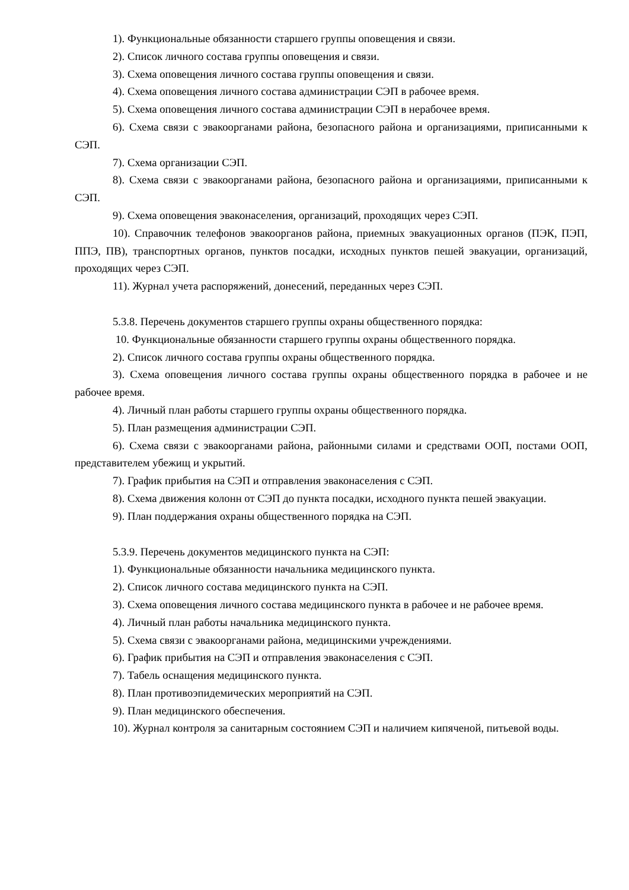1). Функциональные обязанности старшего группы оповещения и связи.
2). Список личного состава группы оповещения и связи.
3). Схема оповещения личного состава группы оповещения и связи.
4). Схема оповещения личного состава администрации СЭП в рабочее время.
5). Схема оповещения личного состава администрации СЭП в нерабочее время.
6). Схема связи с эвакоорганами района, безопасного района и организациями, приписанными к СЭП.
7). Схема организации СЭП.
8). Схема связи с эвакоорганами района, безопасного района и организациями, приписанными к СЭП.
9). Схема оповещения эваконаселения, организаций, проходящих через СЭП.
10). Справочник телефонов эвакоорганов района, приемных эвакуационных органов (ПЭК, ПЭП, ППЭ, ПВ), транспортных органов, пунктов посадки, исходных пунктов пешей эвакуации, организаций, проходящих через СЭП.
11). Журнал учета распоряжений, донесений, переданных через СЭП.
5.3.8. Перечень документов старшего группы охраны общественного порядка:
10. Функциональные обязанности старшего группы охраны общественного порядка.
2). Список личного состава группы охраны общественного порядка.
3). Схема оповещения личного состава группы охраны общественного порядка в рабочее и не рабочее время.
4). Личный план работы старшего группы охраны общественного порядка.
5). План размещения администрации СЭП.
6). Схема связи с эвакоорганами района, районными силами и средствами ООП, постами ООП, представителем убежищ и укрытий.
7). График прибытия на СЭП и отправления эваконаселения с СЭП.
8). Схема движения колонн от СЭП до пункта посадки, исходного пункта пешей эвакуации.
9). План поддержания охраны общественного порядка на СЭП.
5.3.9. Перечень документов медицинского пункта на СЭП:
1). Функциональные обязанности начальника медицинского пункта.
2). Список личного состава медицинского пункта на СЭП.
3). Схема оповещения личного состава медицинского пункта в рабочее и не рабочее время.
4). Личный план работы начальника медицинского пункта.
5). Схема связи с эвакоорганами района, медицинскими учреждениями.
6). График прибытия на СЭП и отправления эваконаселения с СЭП.
7). Табель оснащения медицинского пункта.
8). План противоэпидемических мероприятий на СЭП.
9). План медицинского обеспечения.
10). Журнал контроля за санитарным состоянием СЭП и наличием кипяченой, питьевой воды.